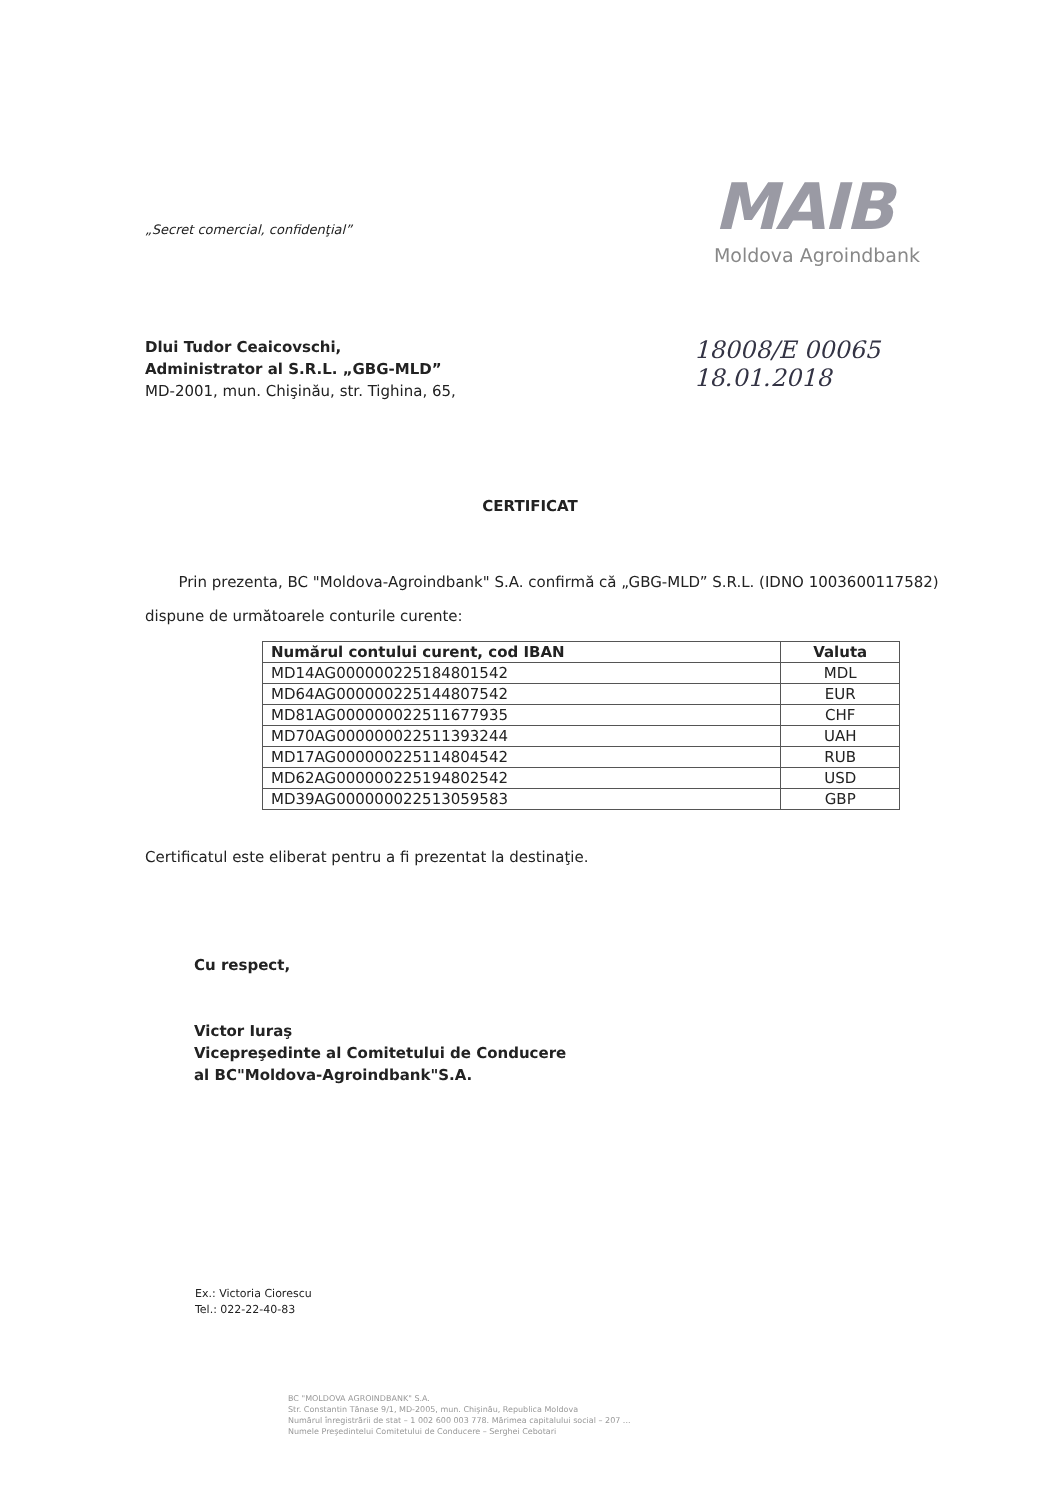„Secret comercial, confidenţial”
MAIB
Moldova Agroindbank
Dlui Tudor Ceaicovschi,
Administrator al S.R.L. „GBG-MLD”
MD-2001, mun. Chişinău, str. Tighina, 65,
18008/E 00065
18.01.2018
CERTIFICAT
Prin prezenta, BC "Moldova-Agroindbank" S.A. confirmă că „GBG-MLD” S.R.L. (IDNO 1003600117582) dispune de următoarele conturile curente:
| Numărul contului curent, cod IBAN | Valuta |
| --- | --- |
| MD14AG000000225184801542 | MDL |
| MD64AG000000225144807542 | EUR |
| MD81AG000000022511677935 | CHF |
| MD70AG000000022511393244 | UAH |
| MD17AG000000225114804542 | RUB |
| MD62AG000000225194802542 | USD |
| MD39AG000000022513059583 | GBP |
Certificatul este eliberat pentru a fi prezentat la destinaţie.
Cu respect,
Victor Iuraş
Vicepreşedinte al Comitetului de Conducere
al BC"Moldova-Agroindbank"S.A.
Ex.: Victoria Ciorescu
Tel.: 022-22-40-83
BC "MOLDOVA AGROINDBANK" S.A.
Str. Constantin Tănase 9/1, MD-2005, mun. Chişinău, Republica Moldova
Numărul înregistrării de stat – 1 002 600 003 778. Mărimea capitalului social – 207 ...
Numele Preşedintelui Comitetului de Conducere – Serghei Cebotari